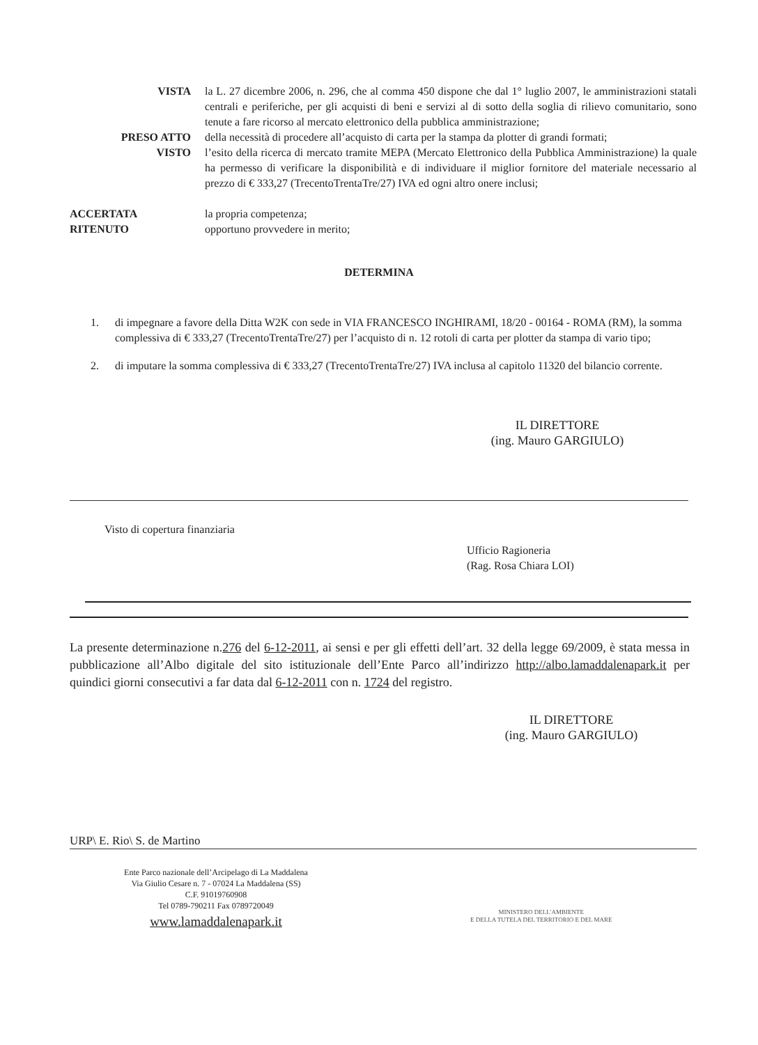VISTA la L. 27 dicembre 2006, n. 296, che al comma 450 dispone che dal 1° luglio 2007, le amministrazioni statali centrali e periferiche, per gli acquisti di beni e servizi al di sotto della soglia di rilievo comunitario, sono tenute a fare ricorso al mercato elettronico della pubblica amministrazione;
PRESO ATTO della necessità di procedere all’acquisto di carta per la stampa da plotter di grandi formati;
VISTO l’esito della ricerca di mercato tramite MEPA (Mercato Elettronico della Pubblica Amministrazione) la quale ha permesso di verificare la disponibilità e di individuare il miglior fornitore del materiale necessario al prezzo di € 333,27 (TrecentoTrentaTre/27) IVA ed ogni altro onere inclusi;
ACCERTATA la propria competenza;
RITENUTO opportuno provvedere in merito;
DETERMINA
1. di impegnare a favore della Ditta W2K con sede in VIA FRANCESCO INGHIRAMI, 18/20 - 00164 - ROMA (RM), la somma complessiva di € 333,27 (TrecentoTrentaTre/27) per l’acquisto di n. 12 rotoli di carta per plotter da stampa di vario tipo;
2. di imputare la somma complessiva di € 333,27 (TrecentoTrentaTre/27) IVA inclusa al capitolo 11320 del bilancio corrente.
IL DIRETTORE
(ing. Mauro GARGIULO)
Visto di copertura finanziaria
Ufficio Ragioneria
(Rag. Rosa Chiara LOI)
La presente determinazione n.276 del 6-12-2011, ai sensi e per gli effetti dell’art. 32 della legge 69/2009, è stata messa in pubblicazione all’Albo digitale del sito istituzionale dell’Ente Parco all’indirizzo http://albo.lamaddalenapark.it per quindici giorni consecutivi a far data dal 6-12-2011 con n. 1724 del registro.
IL DIRETTORE
(ing. Mauro GARGIULO)
URP\ E. Rio\ S. de Martino
Ente Parco nazionale dell’Arcipelago di La Maddalena
Via Giulio Cesare n. 7 - 07024 La Maddalena (SS)
C.F. 91019760908
Tel 0789-790211 Fax 0789720049
www.lamaddalenapark.it
MINISTERO DELL'AMBIENTE
E DELLA TUTELA DEL TERRITORIO E DEL MARE